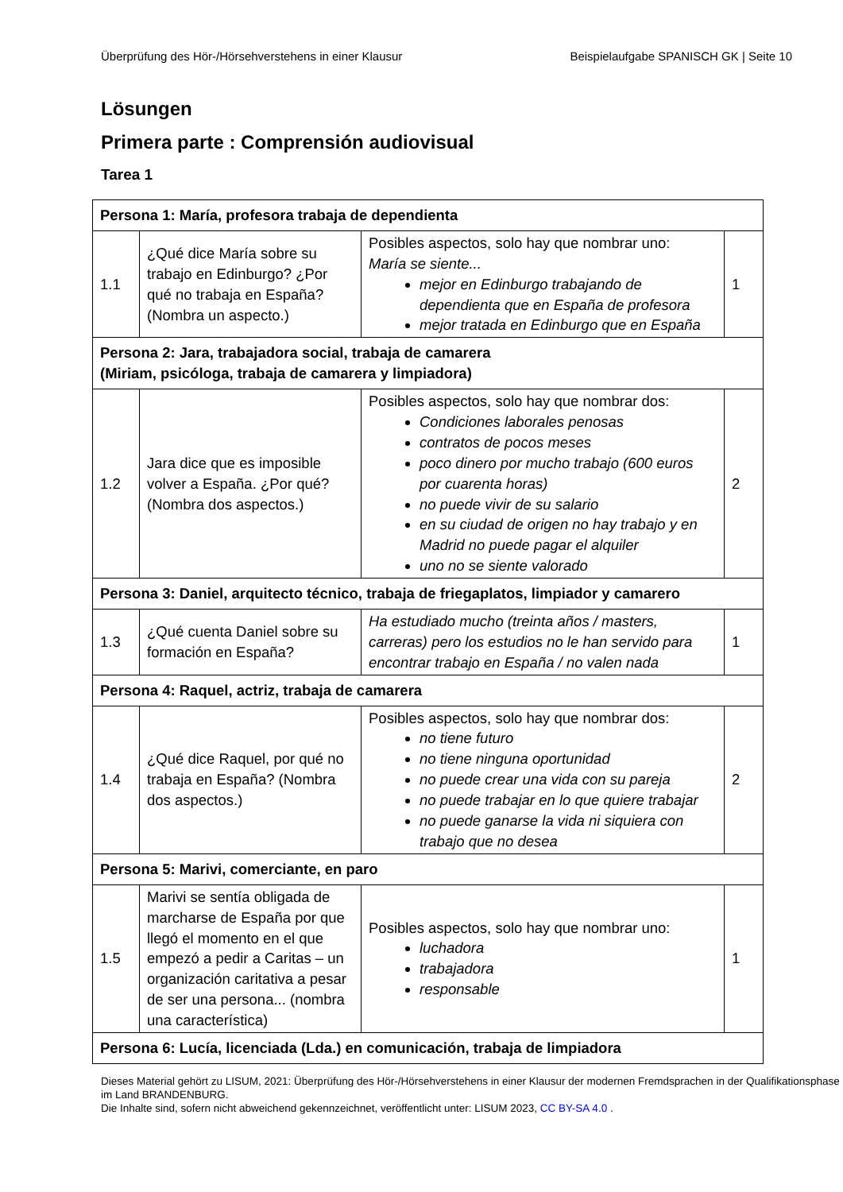Überprüfung des Hör-/Hörsehverstehens in einer Klausur Beispielaufgabe SPANISCH GK | Seite 10
Lösungen
Primera parte : Comprensión audiovisual
Tarea 1
| Persona 1: María, profesora trabaja de dependienta | | | |
| 1.1 | ¿Qué dice María sobre su trabajo en Edinburgo? ¿Por qué no trabaja en España? (Nombra un aspecto.) | Posibles aspectos, solo hay que nombrar uno: María se siente... mejor en Edinburgo trabajando de dependienta que en España de profesora mejor tratada en Edinburgo que en España | 1 |
| Persona 2: Jara, trabajadora social, trabaja de camarera (Miriam, psicóloga, trabaja de camarera y limpiadora) | | | |
| 1.2 | Jara dice que es imposible volver a España. ¿Por qué? (Nombra dos aspectos.) | Posibles aspectos, solo hay que nombrar dos: Condiciones laborales penosas contratos de pocos meses poco dinero por mucho trabajo (600 euros por cuarenta horas) no puede vivir de su salario en su ciudad de origen no hay trabajo y en Madrid no puede pagar el alquiler uno no se siente valorado | 2 |
| Persona 3: Daniel, arquitecto técnico, trabaja de friegaplatos, limpiador y camarero | | | |
| 1.3 | ¿Qué cuenta Daniel sobre su formación en España? | Ha estudiado mucho (treinta años / masters, carreras) pero los estudios no le han servido para encontrar trabajo en España / no valen nada | 1 |
| Persona 4: Raquel, actriz, trabaja de camarera | | | |
| 1.4 | ¿Qué dice Raquel, por qué no trabaja en España? (Nombra dos aspectos.) | Posibles aspectos, solo hay que nombrar dos: no tiene futuro no tiene ninguna oportunidad no puede crear una vida con su pareja no puede trabajar en lo que quiere trabajar no puede ganarse la vida ni siquiera con trabajo que no desea | 2 |
| Persona 5: Marivi, comerciante, en paro | | | |
| 1.5 | Marivi se sentía obligada de marcharse de España por que llegó el momento en el que empezó a pedir a Caritas – un organización caritativa a pesar de ser una persona... (nombra una característica) | Posibles aspectos, solo hay que nombrar uno: luchadora trabajadora responsable | 1 |
| Persona 6: Lucía, licenciada (Lda.) en comunicación, trabaja de limpiadora | | | |
Dieses Material gehört zu LISUM, 2021: Überprüfung des Hör-/Hörsehverstehens in einer Klausur der modernen Fremdsprachen in der Qualifikationsphase im Land BRANDENBURG.
Die Inhalte sind, sofern nicht abweichend gekennzeichnet, veröffentlicht unter: LISUM 2023, CC BY-SA 4.0 .